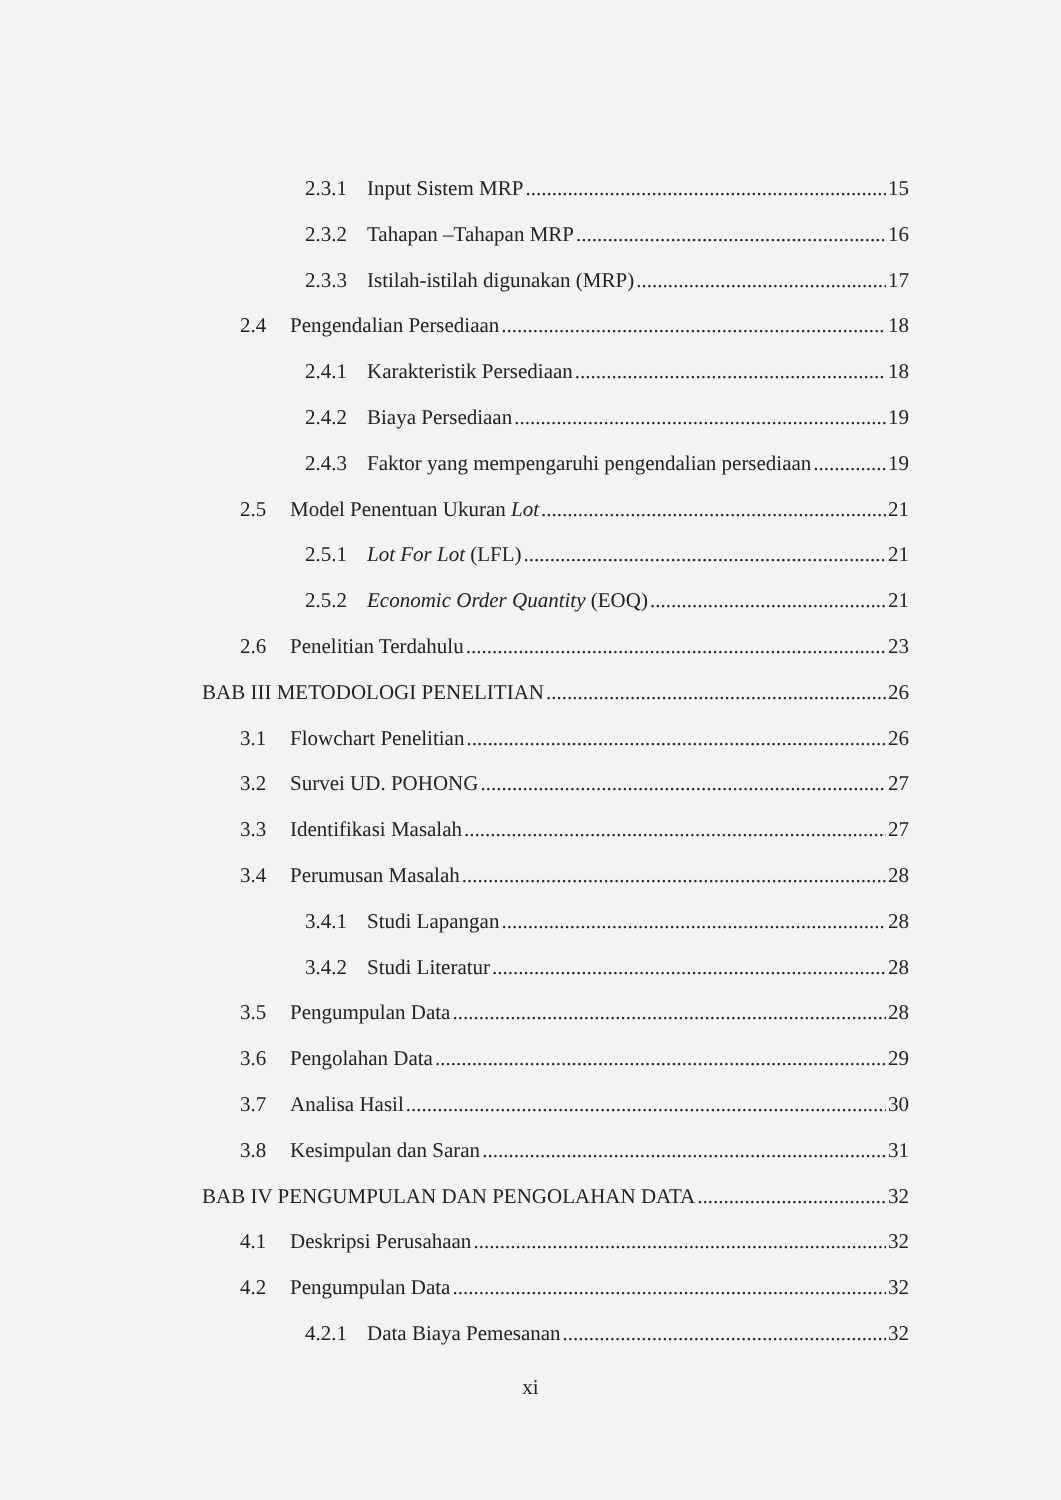2.3.1 Input Sistem MRP 15
2.3.2 Tahapan –Tahapan MRP 16
2.3.3 Istilah-istilah digunakan (MRP) 17
2.4 Pengendalian Persediaan 18
2.4.1 Karakteristik Persediaan 18
2.4.2 Biaya Persediaan 19
2.4.3 Faktor yang mempengaruhi pengendalian persediaan 19
2.5 Model Penentuan Ukuran Lot 21
2.5.1 Lot For Lot (LFL) 21
2.5.2 Economic Order Quantity (EOQ) 21
2.6 Penelitian Terdahulu 23
BAB III METODOLOGI PENELITIAN 26
3.1 Flowchart Penelitian 26
3.2 Survei UD. POHONG 27
3.3 Identifikasi Masalah 27
3.4 Perumusan Masalah 28
3.4.1 Studi Lapangan 28
3.4.2 Studi Literatur 28
3.5 Pengumpulan Data 28
3.6 Pengolahan Data 29
3.7 Analisa Hasil 30
3.8 Kesimpulan dan Saran 31
BAB IV PENGUMPULAN DAN PENGOLAHAN DATA 32
4.1 Deskripsi Perusahaan 32
4.2 Pengumpulan Data 32
4.2.1 Data Biaya Pemesanan 32
xi